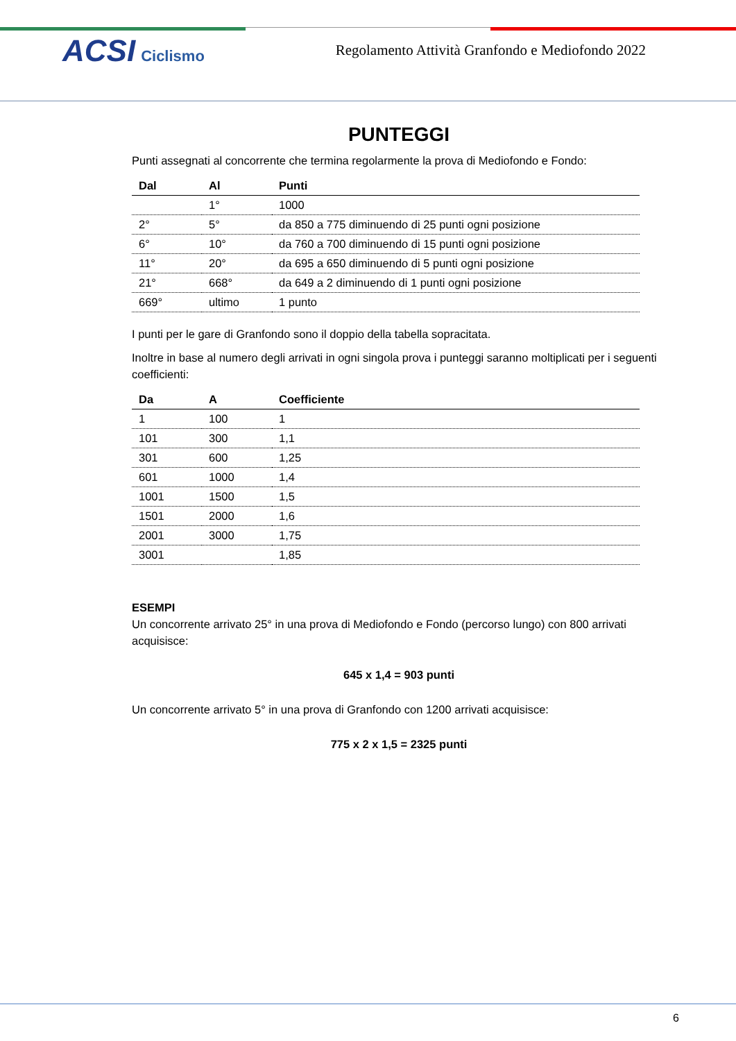ACSI Ciclismo
Regolamento Attività Granfondo e Mediofondo 2022
PUNTEGGI
Punti assegnati al concorrente che termina regolarmente la prova di Mediofondo e Fondo:
| Dal | Al | Punti |
| --- | --- | --- |
| | 1° | 1000 |
| 2° | 5° | da 850 a 775 diminuendo di 25 punti ogni posizione |
| 6° | 10° | da 760 a 700 diminuendo di 15 punti ogni posizione |
| 11° | 20° | da 695 a 650 diminuendo di 5 punti ogni posizione |
| 21° | 668° | da 649 a 2 diminuendo di 1 punti ogni posizione |
| 669° | ultimo | 1 punto |
I punti per le gare di Granfondo sono il doppio della tabella sopracitata.
Inoltre in base al numero degli arrivati in ogni singola prova i punteggi saranno moltiplicati per i seguenti coefficienti:
| Da | A | Coefficiente |
| --- | --- | --- |
| 1 | 100 | 1 |
| 101 | 300 | 1,1 |
| 301 | 600 | 1,25 |
| 601 | 1000 | 1,4 |
| 1001 | 1500 | 1,5 |
| 1501 | 2000 | 1,6 |
| 2001 | 3000 | 1,75 |
| 3001 | | 1,85 |
ESEMPI
Un concorrente arrivato 25° in una prova di Mediofondo e Fondo (percorso lungo) con 800 arrivati acquisisce:
645 x 1,4 = 903 punti
Un concorrente arrivato 5° in una prova di Granfondo con 1200 arrivati acquisisce:
775 x 2 x 1,5 = 2325 punti
6